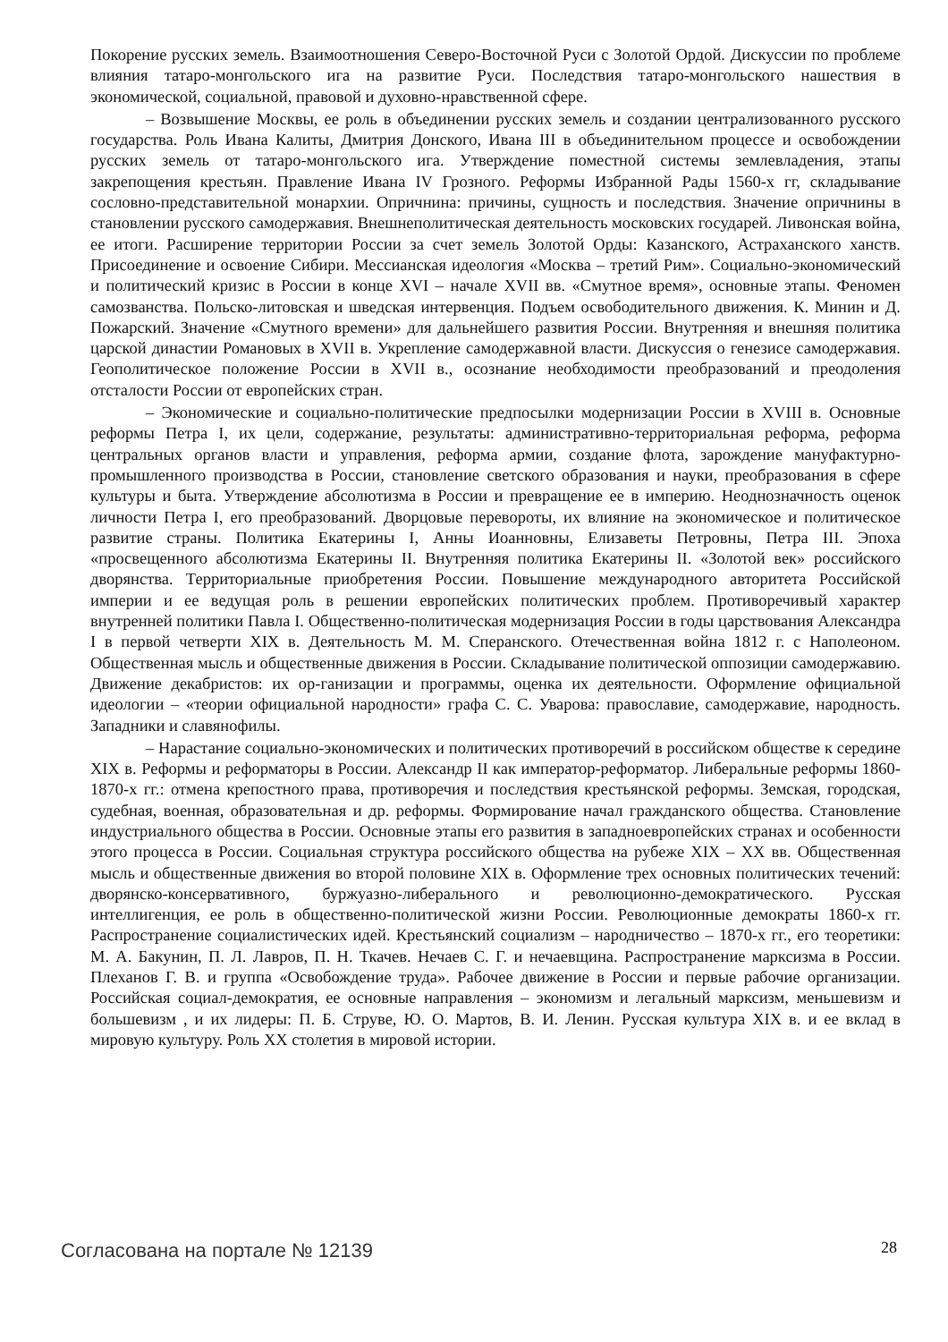Покорение русских земель. Взаимоотношения Северо-Восточной Руси с Золотой Ордой. Дискуссии по проблеме влияния татаро-монгольского ига на развитие Руси. Последствия татаро-монгольского нашествия в экономической, социальной, правовой и духовно-нравственной сфере.
– Возвышение Москвы, ее роль в объединении русских земель и создании централизованного русского государства. Роль Ивана Калиты, Дмитрия Донского, Ивана III в объединительном процессе и освобождении русских земель от татаро-монгольского ига. Утверждение поместной системы землевладения, этапы закрепощения крестьян. Правление Ивана IV Грозного. Реформы Избранной Рады 1560-х гг, складывание сословно-представительной монархии. Опричнина: причины, сущность и последствия. Значение опричнины в становлении русского самодержавия. Внешнеполитическая деятельность московских государей. Ливонская война, ее итоги. Расширение территории России за счет земель Золотой Орды: Казанского, Астраханского ханств. Присоединение и освоение Сибири. Мессианская идеология «Москва – третий Рим». Социально-экономический и политический кризис в России в конце XVI – начале XVII вв. «Смутное время», основные этапы. Феномен самозванства. Польско-литовская и шведская интервенция. Подъем освободительного движения. К. Минин и Д. Пожарский. Значение «Смутного времени» для дальнейшего развития России. Внутренняя и внешняя политика царской династии Романовых в XVII в. Укрепление самодержавной власти. Дискуссия о генезисе самодержавия. Геополитическое положение России в XVII в., осознание необходимости преобразований и преодоления отсталости России от европейских стран.
– Экономические и социально-политические предпосылки модернизации России в XVIII в. Основные реформы Петра I, их цели, содержание, результаты: административно-территориальная реформа, реформа центральных органов власти и управления, реформа армии, создание флота, зарождение мануфактурно-промышленного производства в России, становление светского образования и науки, преобразования в сфере культуры и быта. Утверждение абсолютизма в России и превращение ее в империю. Неоднозначность оценок личности Петра I, его преобразований. Дворцовые перевороты, их влияние на экономическое и политическое развитие страны. Политика Екатерины I, Анны Иоанновны, Елизаветы Петровны, Петра III. Эпоха «просвещенного абсолютизма Екатерины II. Внутренняя политика Екатерины II. «Золотой век» российского дворянства. Территориальные приобретения России. Повышение международного авторитета Российской империи и ее ведущая роль в решении европейских политических проблем. Противоречивый характер внутренней политики Павла I. Общественно-политическая модернизация России в годы царствования Александра I в первой четверти XIX в. Деятельность М. М. Сперанского. Отечественная война 1812 г. с Наполеоном. Общественная мысль и общественные движения в России. Складывание политической оппозиции самодержавию. Движение декабристов: их ор-ганизации и программы, оценка их деятельности. Оформление официальной идеологии – «теории официальной народности» графа С. С. Уварова: православие, самодержавие, народность. Западники и славянофилы.
– Нарастание социально-экономических и политических противоречий в российском обществе к середине XIX в. Реформы и реформаторы в России. Александр II как император-реформатор. Либеральные реформы 1860-1870-х гг.: отмена крепостного права, противоречия и последствия крестьянской реформы. Земская, городская, судебная, военная, образовательная и др. реформы. Формирование начал гражданского общества. Становление индустриального общества в России. Основные этапы его развития в западноевропейских странах и особенности этого процесса в России. Социальная структура российского общества на рубеже XIX – XX вв. Общественная мысль и общественные движения во второй половине XIX в. Оформление трех основных политических течений: дворянско-консервативного, буржуазно-либерального и революционно-демократического. Русская интеллигенция, ее роль в общественно-политической жизни России. Революционные демократы 1860-х гг. Распространение социалистических идей. Крестьянский социализм – народничество – 1870-х гг., его теоретики: М. А. Бакунин, П. Л. Лавров, П. Н. Ткачев. Нечаев С. Г. и нечаевщина. Распространение марксизма в России. Плеханов Г. В. и группа «Освобождение труда». Рабочее движение в России и первые рабочие организации. Российская социал-демократия, ее основные направления – экономизм и легальный марксизм, меньшевизм и большевизм , и их лидеры: П. Б. Струве, Ю. О. Мартов, В. И. Ленин. Русская культура XIX в. и ее вклад в мировую культуру. Роль XX столетия в мировой истории.
Согласована на портале № 12139 28